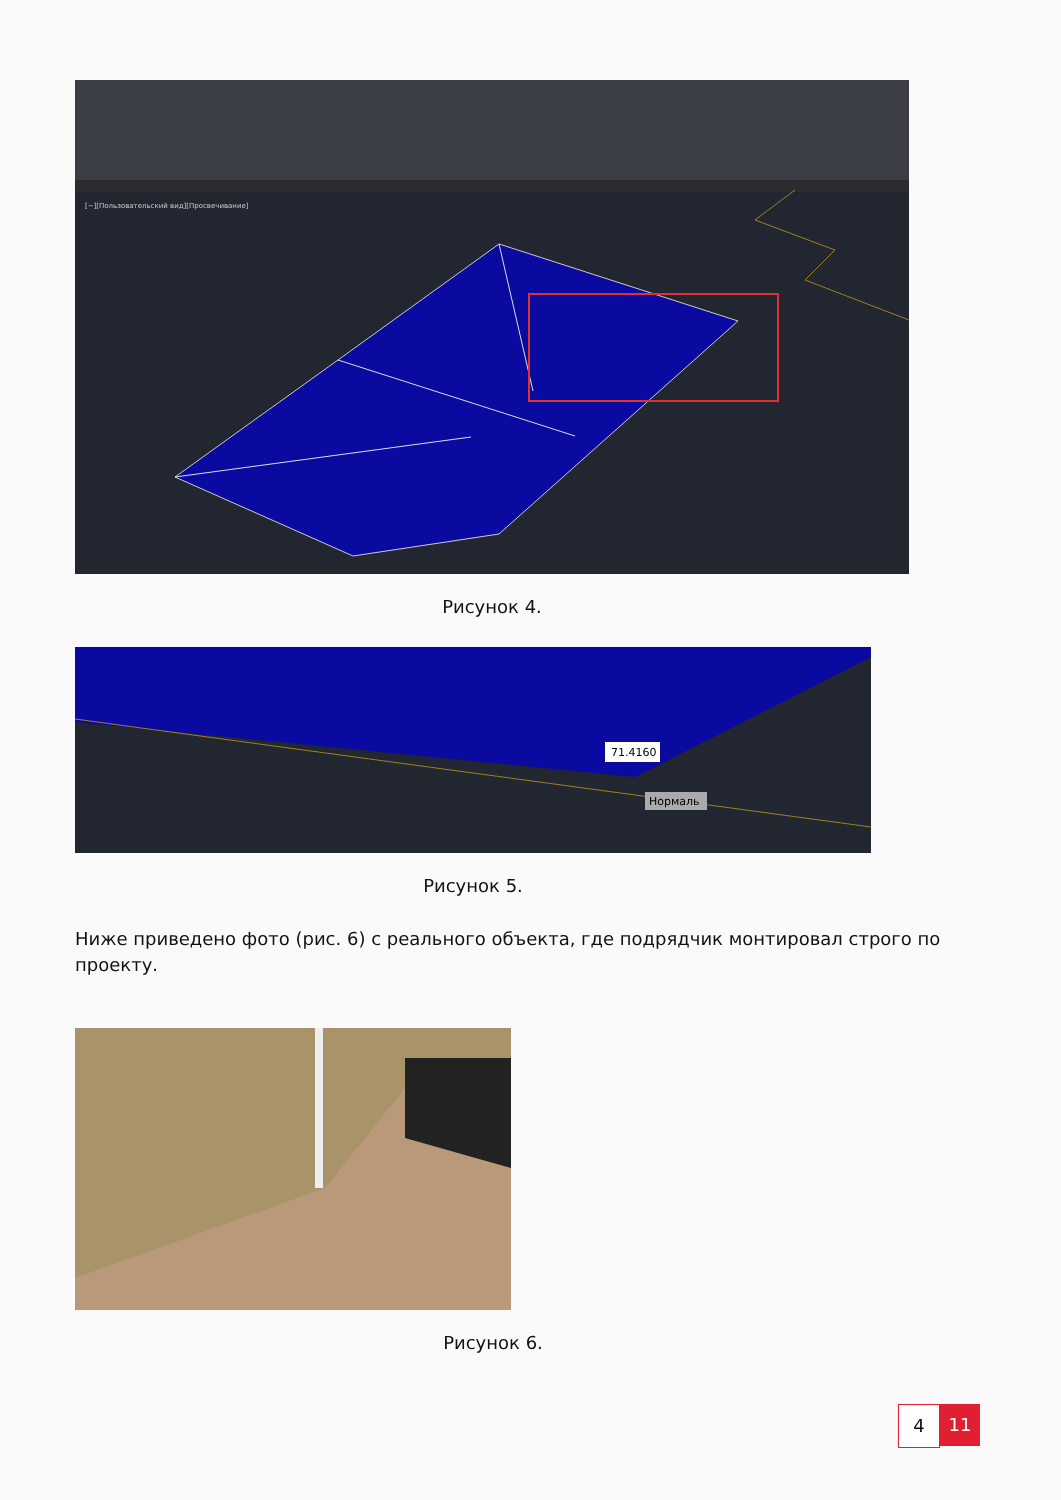[−][Пользовательский вид][Просвечивание]
Рисунок 4.
71.4160
Нормаль
Рисунок 5.
Ниже приведено фото (рис. 6) с реального объекта, где подрядчик монтировал строго по проекту.
Рисунок 6.
4 11